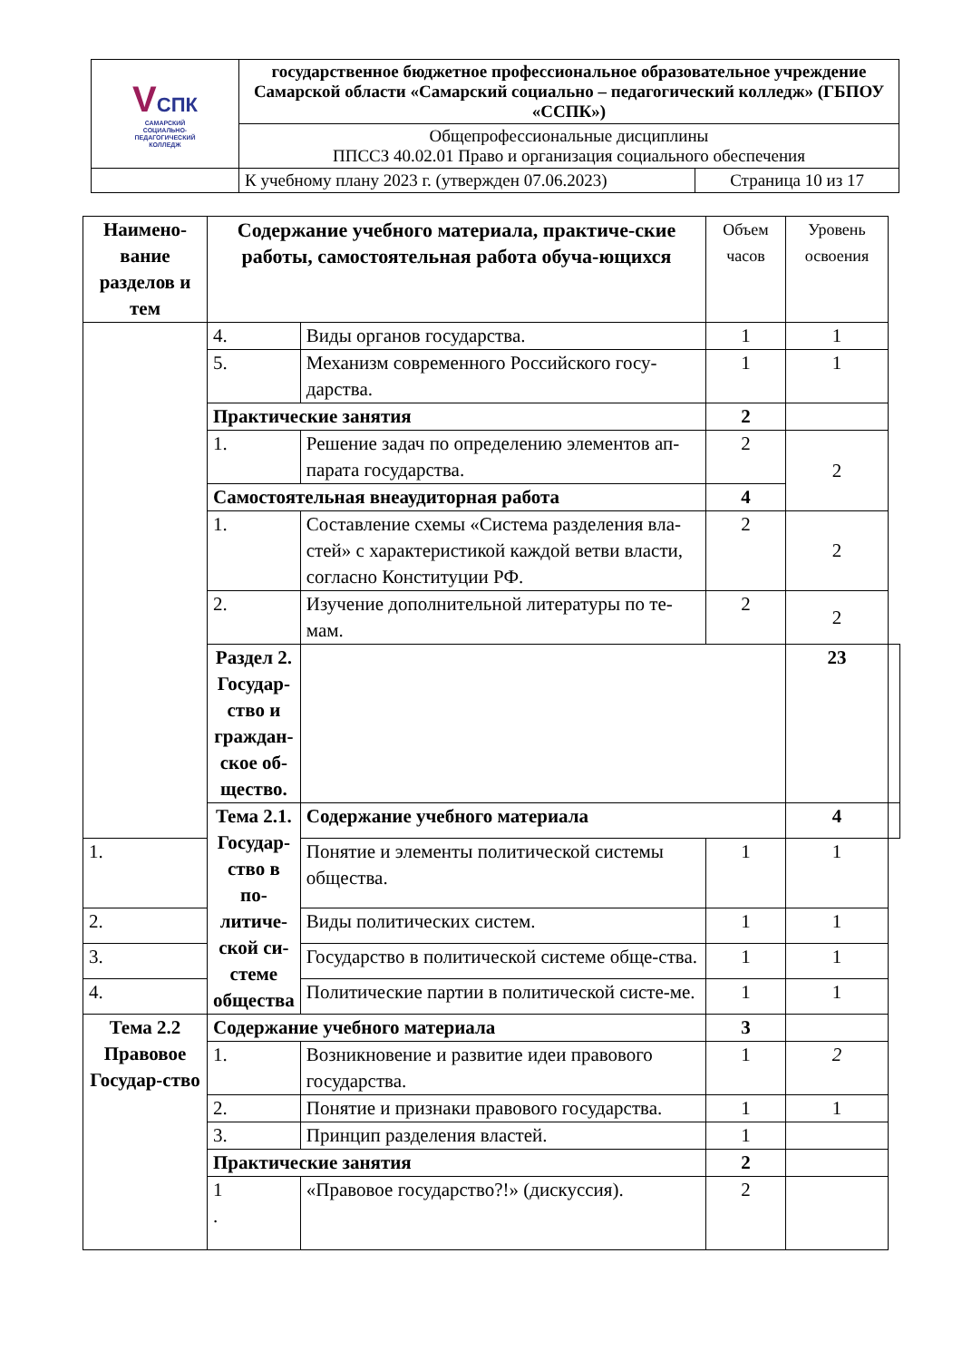| V СПК САМАРСКИЙ СОЦИАЛЬНО- ПЕДАГОГИЧЕСКИЙ КОЛЛЕДЖ | государственное бюджетное профессиональное образовательное учреждение Самарской области «Самарский социально – педагогический колледж» (ГБПОУ «ССПК») | |
| | Общепрофессиональные дисциплины ППССЗ 40.02.01 Право и организация социального обеспечения | |
| | К учебному плану 2023 г. (утвержден 07.06.2023) | Страница 10 из 17 |
| Наимено-вание разделов и тем | Содержание учебного материала, практиче-ские работы, самостоятельная работа обуча-ющихся | | Объем часов | Уровень освоения | |
| --- | --- | --- | --- | --- | --- |
| | 4. | Виды органов государства. | 1 | 1 | |
| | 5. | Механизм современного Российского госу-дарства. | 1 | 1 | |
| | Практические занятия | | 2 | | |
| | 1. | Решение задач по определению элементов ап-парата государства. | 2 | 2 | |
| | Самостоятельная внеаудиторная работа | | 4 | | |
| | 1. | Составление схемы «Система разделения вла-стей» с характеристикой каждой ветви власти, согласно Конституции РФ. | 2 | 2 | |
| | 2. | Изучение дополнительной литературы по те-мам. | 2 | 2 | |
| | Раздел 2. Государ-ство и граждан-ское об-щество. | | | 23 | |
| | Тема 2.1. Государ-ство в по-литиче-ской си-стеме общества | Содержание учебного материала | | 4 | |
| 1. | | Понятие и элементы политической системы общества. | 1 | 1 | |
| 2. | | Виды политических систем. | 1 | 1 | |
| 3. | | Государство в политической системе обще-ства. | 1 | 1 | |
| 4. | | Политические партии в политической систе-ме. | 1 | 1 | |
| Тема 2.2 Правовое Государ-ство | Содержание учебного материала | | 3 | | |
| | 1. | Возникновение и развитие идеи правового государства. | 1 | 2 | |
| | 2. | Понятие и признаки правового государства. | 1 | 1 | |
| | 3. | Принцип разделения властей. | 1 | | |
| | Практические занятия | | 2 | | |
| | 1 . | «Правовое государство?!» (дискуссия). | 2 | | |